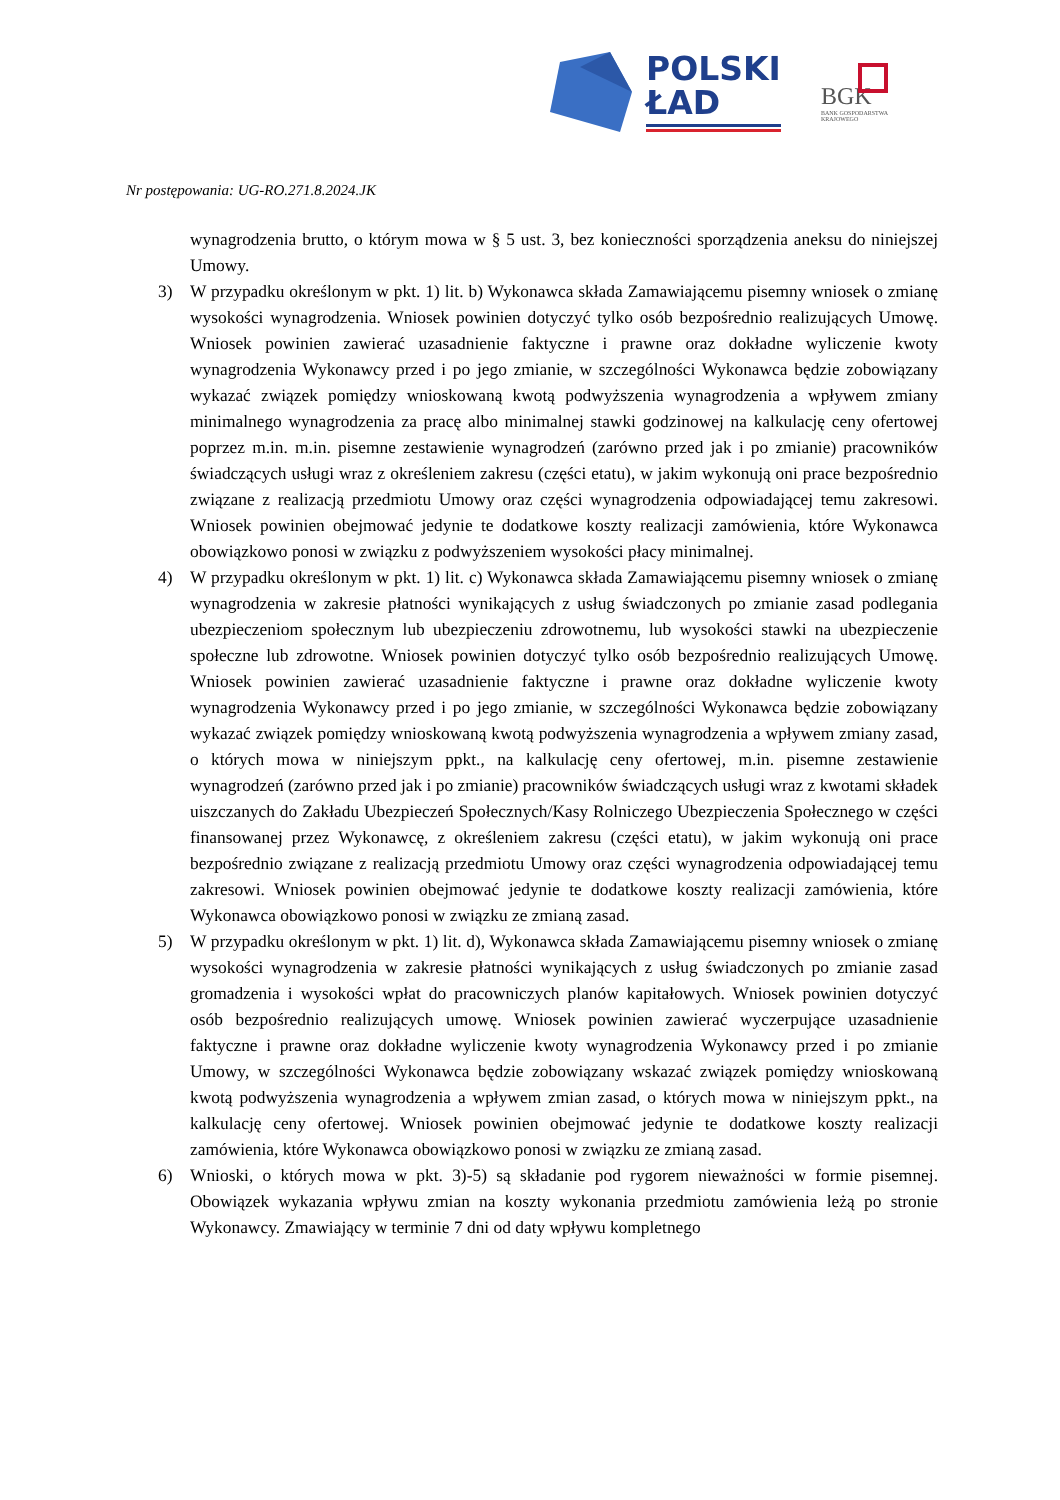POLSKI
ŁAD
BGK
BANK GOSPODARSTWA
KRAJOWEGO
Nr postępowania: UG-RO.271.8.2024.JK
wynagrodzenia brutto, o którym mowa w § 5 ust. 3, bez konieczności sporządzenia aneksu do niniejszej Umowy.
3) W przypadku określonym w pkt. 1) lit. b) Wykonawca składa Zamawiającemu pisemny wniosek o zmianę wysokości wynagrodzenia. Wniosek powinien dotyczyć tylko osób bezpośrednio realizujących Umowę. Wniosek powinien zawierać uzasadnienie faktyczne i prawne oraz dokładne wyliczenie kwoty wynagrodzenia Wykonawcy przed i po jego zmianie, w szczególności Wykonawca będzie zobowiązany wykazać związek pomiędzy wnioskowaną kwotą podwyższenia wynagrodzenia a wpływem zmiany minimalnego wynagrodzenia za pracę albo minimalnej stawki godzinowej na kalkulację ceny ofertowej poprzez m.in. m.in. pisemne zestawienie wynagrodzeń (zarówno przed jak i po zmianie) pracowników świadczących usługi wraz z określeniem zakresu (części etatu), w jakim wykonują oni prace bezpośrednio związane z realizacją przedmiotu Umowy oraz części wynagrodzenia odpowiadającej temu zakresowi. Wniosek powinien obejmować jedynie te dodatkowe koszty realizacji zamówienia, które Wykonawca obowiązkowo ponosi w związku z podwyższeniem wysokości płacy minimalnej.
4) W przypadku określonym w pkt. 1) lit. c) Wykonawca składa Zamawiającemu pisemny wniosek o zmianę wynagrodzenia w zakresie płatności wynikających z usług świadczonych po zmianie zasad podlegania ubezpieczeniom społecznym lub ubezpieczeniu zdrowotnemu, lub wysokości stawki na ubezpieczenie społeczne lub zdrowotne. Wniosek powinien dotyczyć tylko osób bezpośrednio realizujących Umowę. Wniosek powinien zawierać uzasadnienie faktyczne i prawne oraz dokładne wyliczenie kwoty wynagrodzenia Wykonawcy przed i po jego zmianie, w szczególności Wykonawca będzie zobowiązany wykazać związek pomiędzy wnioskowaną kwotą podwyższenia wynagrodzenia a wpływem zmiany zasad, o których mowa w niniejszym ppkt., na kalkulację ceny ofertowej, m.in. pisemne zestawienie wynagrodzeń (zarówno przed jak i po zmianie) pracowników świadczących usługi wraz z kwotami składek uiszczanych do Zakładu Ubezpieczeń Społecznych/Kasy Rolniczego Ubezpieczenia Społecznego w części finansowanej przez Wykonawcę, z określeniem zakresu (części etatu), w jakim wykonują oni prace bezpośrednio związane z realizacją przedmiotu Umowy oraz części wynagrodzenia odpowiadającej temu zakresowi. Wniosek powinien obejmować jedynie te dodatkowe koszty realizacji zamówienia, które Wykonawca obowiązkowo ponosi w związku ze zmianą zasad.
5) W przypadku określonym w pkt. 1) lit. d), Wykonawca składa Zamawiającemu pisemny wniosek o zmianę wysokości wynagrodzenia w zakresie płatności wynikających z usług świadczonych po zmianie zasad gromadzenia i wysokości wpłat do pracowniczych planów kapitałowych. Wniosek powinien dotyczyć osób bezpośrednio realizujących umowę. Wniosek powinien zawierać wyczerpujące uzasadnienie faktyczne i prawne oraz dokładne wyliczenie kwoty wynagrodzenia Wykonawcy przed i po zmianie Umowy, w szczególności Wykonawca będzie zobowiązany wskazać związek pomiędzy wnioskowaną kwotą podwyższenia wynagrodzenia a wpływem zmian zasad, o których mowa w niniejszym ppkt., na kalkulację ceny ofertowej. Wniosek powinien obejmować jedynie te dodatkowe koszty realizacji zamówienia, które Wykonawca obowiązkowo ponosi w związku ze zmianą zasad.
6) Wnioski, o których mowa w pkt. 3)-5) są składanie pod rygorem nieważności w formie pisemnej. Obowiązek wykazania wpływu zmian na koszty wykonania przedmiotu zamówienia leżą po stronie Wykonawcy. Zmawiający w terminie 7 dni od daty wpływu kompletnego